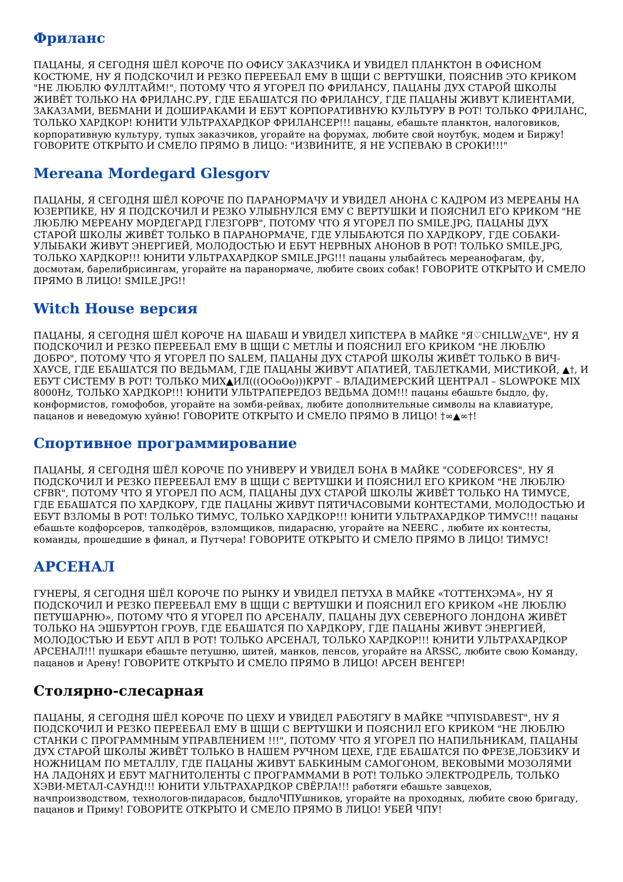Фриланс
ПАЦАНЫ, Я СЕГОДНЯ ШЁЛ КОРОЧЕ ПО ОФИСУ ЗАКАЗЧИКА И УВИДЕЛ ПЛАНКТОН В ОФИСНОМ КОСТЮМЕ, НУ Я ПОДСКОЧИЛ И РЕЗКО ПЕРЕЕБАЛ ЕМУ В ЩЩИ С ВЕРТУШКИ, ПОЯСНИВ ЭТО КРИКОМ "НЕ ЛЮБЛЮ ФУЛЛТАЙМ!", ПОТОМУ ЧТО Я УГОРЕЛ ПО ФРИЛАНСУ, ПАЦАНЫ ДУХ СТАРОЙ ШКОЛЫ ЖИВЁТ ТОЛЬКО НА ФРИЛАНС.РУ, ГДЕ ЕБАШАТСЯ ПО ФРИЛАНСУ, ГДЕ ПАЦАНЫ ЖИВУТ КЛИЕНТАМИ, ЗАКАЗАМИ, ВЕБМАНИ И ДОШИРАКАМИ И ЕБУТ КОРПОРАТИВНУЮ КУЛЬТУРУ В РОТ! ТОЛЬКО ФРИЛАНС, ТОЛЬКО ХАРДКОР! ЮНИТИ УЛЬТРАХАРДКОР ФРИЛАНСЕР!!! пацаны, ебашьте планктон, налоговиков, корпоративную культуру, тупых заказчиков, угорайте на форумах, любите свой ноутбук, модем и Биржу! ГОВОРИТЕ ОТКРЫТО И СМЕЛО ПРЯМО В ЛИЦО: "ИЗВИНИТЕ, Я НЕ УСПЕВАЮ В СРОКИ!!!"
Mereana Mordegard Glesgorv
ПАЦАНЫ, Я СЕГОДНЯ ШЁЛ КОРОЧЕ ПО ПАРАНОРМАЧУ И УВИДЕЛ АНОНА С КАДРОМ ИЗ МЕРЕАНЫ НА ЮЗЕРПИКЕ, НУ Я ПОДСКОЧИЛ И РЕЗКО УЛЫБНУЛСЯ ЕМУ С ВЕРТУШКИ И ПОЯСНИЛ ЕГО КРИКОМ "НЕ ЛЮБЛЮ МЕРЕАНУ МОРДЕГАРД ГЛЕЗГОРВ", ПОТОМУ ЧТО Я УГОРЕЛ ПО SMILE.JPG, ПАЦАНЫ ДУХ СТАРОЙ ШКОЛЫ ЖИВЁТ ТОЛЬКО В ПАРАНОРМАЧЕ, ГДЕ УЛЫБАЮТСЯ ПО ХАРДКОРУ, ГДЕ СОБАКИ-УЛЫБАКИ ЖИВУТ ЭНЕРГИЕЙ, МОЛОДОСТЬЮ И ЕБУТ НЕРВНЫХ АНОНОВ В РОТ! ТОЛЬКО SMILE.JPG, ТОЛЬКО ХАРДКОР!!! ЮНИТИ УЛЬТРАХАРДКОР SMILE.JPG!!! пацаны улыбайтесь мереанофагам, фу, досмотам, барелибрисингам, угорайте на паранормаче, любите своих собак! ГОВОРИТЕ ОТКРЫТО И СМЕЛО ПРЯМО В ЛИЦО! SMILE.JPG!!
Witch House версия
ПАЦАНЫ, Я СЕГОДНЯ ШЁЛ КОРОЧЕ НА ШАБАШ И УВИДЕЛ ХИПСТЕРА В МАЙКЕ "Я♡CHILLW△VE", НУ Я ПОДСКОЧИЛ И РЕЗКО ПЕРЕЕБАЛ ЕМУ В ЩЩИ С МЕТЛЫ И ПОЯСНИЛ ЕГО КРИКОМ "НЕ ЛЮБЛЮ ДОБРО", ПОТОМУ ЧТО Я УГОРЕЛ ПО SALEM, ПАЦАНЫ ДУХ СТАРОЙ ШКОЛЫ ЖИВЁТ ТОЛЬКО В ВИЧ-ХАУСЕ, ГДЕ ЕБАШАТСЯ ПО ВЕДЬМАМ, ГДЕ ПАЦАНЫ ЖИВУТ АПАТИЕЙ, ТАБЛЕТКАМИ, МИСТИКОЙ, ▲†, И ЕБУТ СИСТЕМУ В РОТ! ТОЛЬКО МИХ▲ИЛ(((OOoOo)))КРУГ – ВЛАДИМЕРСКИЙ ЦЕНТРАЛ – SLOWPOKE MIX 8000Hz, ТОЛЬКО ХАРДКОР!!! ЮНИТИ УЛЬТРАПЕРЕДОЗ ВЕДЬМА ДОМ!!! пацаны ебашьте быдло, фу, конформистов, гомофобов, угорайте на зомби-рейвах, любите дополнительные символы на клавиатуре, пацанов и неведомую хуйню! ГОВОРИТЕ ОТКРЫТО И СМЕЛО ПРЯМО В ЛИЦО! †∞▲∞†!
Спортивное программирование
ПАЦАНЫ, Я СЕГОДНЯ ШЁЛ КОРОЧЕ ПО УНИВЕРУ И УВИДЕЛ БОНА В МАЙКЕ "CODEFORCES", НУ Я ПОДСКОЧИЛ И РЕЗКО ПЕРЕЕБАЛ ЕМУ В ЩЩИ С ВЕРТУШКИ И ПОЯСНИЛ ЕГО КРИКОМ "НЕ ЛЮБЛЮ CFBR", ПОТОМУ ЧТО Я УГОРЕЛ ПО ACM, ПАЦАНЫ ДУХ СТАРОЙ ШКОЛЫ ЖИВЁТ ТОЛЬКО НА ТИМУСЕ, ГДЕ ЕБАШАТСЯ ПО ХАРДКОРУ, ГДЕ ПАЦАНЫ ЖИВУТ ПЯТИЧАСОВЫМИ КОНТЕСТАМИ, МОЛОДОСТЬЮ И ЕБУТ ВЗЛОМЫ В РОТ! ТОЛЬКО ТИМУС, ТОЛЬКО ХАРДКОР!!! ЮНИТИ УЛЬТРАХАРДКОР ТИМУС!!! пацаны ебашьте кодфорсеров, тапкодёров, взломщиков, пидарасню, угорайте на NEERC , любите их контесты, команды, прошедшие в финал, и Путчера! ГОВОРИТЕ ОТКРЫТО И СМЕЛО ПРЯМО В ЛИЦО! ТИМУС!
АРСЕНАЛ
ГУНЕРЫ, Я СЕГОДНЯ ШЁЛ КОРОЧЕ ПО РЫНКУ И УВИДЕЛ ПЕТУХА В МАЙКЕ «ТОТТЕНХЭМА», НУ Я ПОДСКОЧИЛ И РЕЗКО ПЕРЕЕБАЛ ЕМУ В ЩЩИ С ВЕРТУШКИ И ПОЯСНИЛ ЕГО КРИКОМ «НЕ ЛЮБЛЮ ПЕТУШАРНЮ», ПОТОМУ ЧТО Я УГОРЕЛ ПО АРСЕНАЛУ, ПАЦАНЫ ДУХ СЕВЕРНОГО ЛОНДОНА ЖИВЁТ ТОЛЬКО НА ЭШБУРТОН ГРОУВ, ГДЕ ЕБАШАТСЯ ПО ХАРДКОРУ, ГДЕ ПАЦАНЫ ЖИВУТ ЭНЕРГИЕЙ, МОЛОДОСТЬЮ И ЕБУТ АПЛ В РОТ! ТОЛЬКО АРСЕНАЛ, ТОЛЬКО ХАРДКОР!!! ЮНИТИ УЛЬТРАХАРДКОР АРСЕНАЛ!!! пушкари ебашьте петушню, шитей, манков, пенсов, угорайте на ARSSC, любите свою Команду, пацанов и Арену! ГОВОРИТЕ ОТКРЫТО И СМЕЛО ПРЯМО В ЛИЦО! АРСЕН ВЕНГЕР!
Столярно-слесарная
ПАЦАНЫ, Я СЕГОДНЯ ШЁЛ КОРОЧЕ ПО ЦЕХУ И УВИДЕЛ РАБОТЯГУ В МАЙКЕ "ЧПУISDABEST", НУ Я ПОДСКОЧИЛ И РЕЗКО ПЕРЕЕБАЛ ЕМУ В ЩЩИ С ВЕРТУШКИ И ПОЯСНИЛ ЕГО КРИКОМ "НЕ ЛЮБЛЮ СТАНКИ С ПРОГРАММНЫМ УПРАВЛЕНИЕМ !!!", ПОТОМУ ЧТО Я УГОРЕЛ ПО НАПИЛЬНИКАМ, ПАЦАНЫ ДУХ СТАРОЙ ШКОЛЫ ЖИВЁТ ТОЛЬКО В НАШЕМ РУЧНОМ ЦЕХЕ, ГДЕ ЕБАШАТСЯ ПО ФРЕЗЕ,ЛОБЗИКУ И НОЖНИЦАМ ПО МЕТАЛЛУ, ГДЕ ПАЦАНЫ ЖИВУТ БАБКИНЫМ САМОГОНОМ, ВЕКОВЫМИ МОЗОЛЯМИ НА ЛАДОНЯХ И ЕБУТ МАГНИТОЛЕНТЫ С ПРОГРАММАМИ В РОТ! ТОЛЬКО ЭЛЕКТРОДРЕЛЬ, ТОЛЬКО ХЭВИ-МЕТАЛ-САУНД!!! ЮНИТИ УЛЬТРАХАРДКОР СВЁРЛА!!! работяги ебашьте завцехов, начпроизводством, технологов-пидарасов, быдлоЧПУшников, угорайте на проходных, любите свою бригаду, пацанов и Приму! ГОВОРИТЕ ОТКРЫТО И СМЕЛО ПРЯМО В ЛИЦО! УБЕЙ ЧПУ!